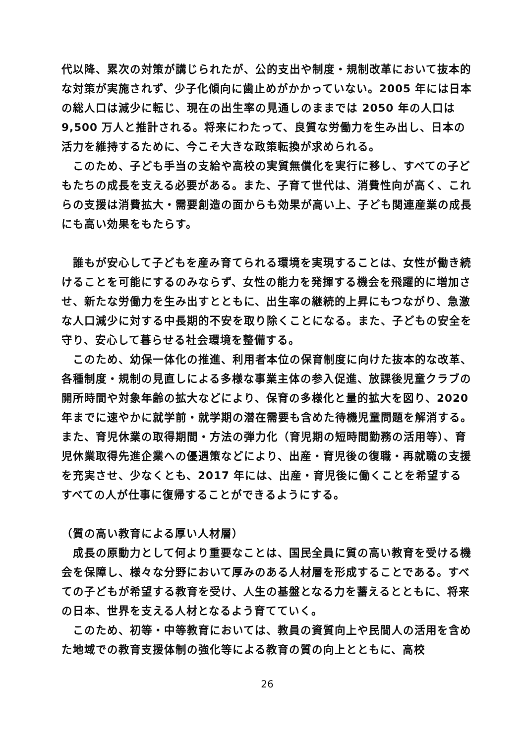代以降、累次の対策が講じられたが、公的支出や制度・規制改革において抜本的な対策が実施されず、少子化傾向に歯止めがかかっていない。2005 年には日本の総人口は減少に転じ、現在の出生率の見通しのままでは 2050 年の人口は 9,500 万人と推計される。将来にわたって、良質な労働力を生み出し、日本の活力を維持するために、今こそ大きな政策転換が求められる。
　このため、子ども手当の支給や高校の実質無償化を実行に移し、すべての子どもたちの成長を支える必要がある。また、子育て世代は、消費性向が高く、これらの支援は消費拡大・需要創造の面からも効果が高い上、子ども関連産業の成長にも高い効果をもたらす。
　誰もが安心して子どもを産み育てられる環境を実現することは、女性が働き続けることを可能にするのみならず、女性の能力を発揮する機会を飛躍的に増加させ、新たな労働力を生み出すとともに、出生率の継続的上昇にもつながり、急激な人口減少に対する中長期的不安を取り除くことになる。また、子どもの安全を守り、安心して暮らせる社会環境を整備する。
　このため、幼保一体化の推進、利用者本位の保育制度に向けた抜本的な改革、各種制度・規制の見直しによる多様な事業主体の参入促進、放課後児童クラブの開所時間や対象年齢の拡大などにより、保育の多様化と量的拡大を図り、2020 年までに速やかに就学前・就学期の潜在需要も含めた待機児童問題を解消する。また、育児休業の取得期間・方法の弾力化（育児期の短時間勤務の活用等）、育児休業取得先進企業への優遇策などにより、出産・育児後の復職・再就職の支援を充実させ、少なくとも、2017 年には、出産・育児後に働くことを希望するすべての人が仕事に復帰することができるようにする。
（質の高い教育による厚い人材層）
　成長の原動力として何より重要なことは、国民全員に質の高い教育を受ける機会を保障し、様々な分野において厚みのある人材層を形成することである。すべての子どもが希望する教育を受け、人生の基盤となる力を蓄えるとともに、将来の日本、世界を支える人材となるよう育てていく。
　このため、初等・中等教育においては、教員の資質向上や民間人の活用を含めた地域での教育支援体制の強化等による教育の質の向上とともに、高校
26